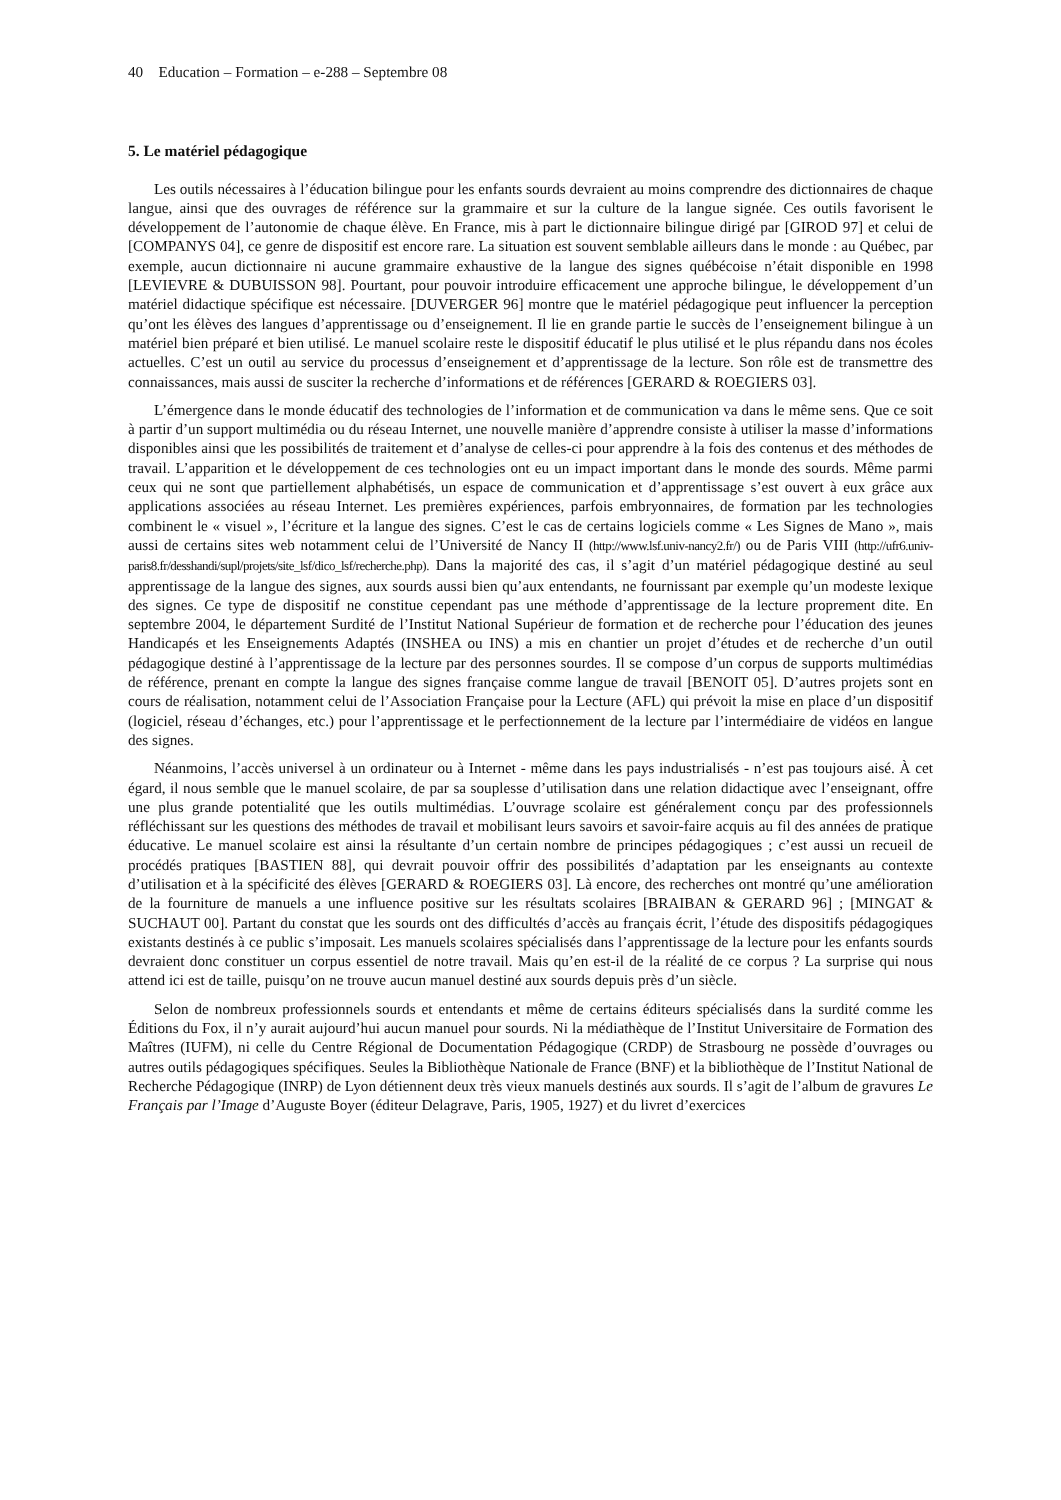40 Education – Formation – e-288 – Septembre 08
5. Le matériel pédagogique
Les outils nécessaires à l’éducation bilingue pour les enfants sourds devraient au moins comprendre des dictionnaires de chaque langue, ainsi que des ouvrages de référence sur la grammaire et sur la culture de la langue signée. Ces outils favorisent le développement de l’autonomie de chaque élève. En France, mis à part le dictionnaire bilingue dirigé par [GIROD 97] et celui de [COMPANYS 04], ce genre de dispositif est encore rare. La situation est souvent semblable ailleurs dans le monde : au Québec, par exemple, aucun dictionnaire ni aucune grammaire exhaustive de la langue des signes québécoise n’était disponible en 1998 [LEVIEVRE & DUBUISSON 98]. Pourtant, pour pouvoir introduire efficacement une approche bilingue, le développement d’un matériel didactique spécifique est nécessaire. [DUVERGER 96] montre que le matériel pédagogique peut influencer la perception qu’ont les élèves des langues d’apprentissage ou d’enseignement. Il lie en grande partie le succès de l’enseignement bilingue à un matériel bien préparé et bien utilisé. Le manuel scolaire reste le dispositif éducatif le plus utilisé et le plus répandu dans nos écoles actuelles. C’est un outil au service du processus d’enseignement et d’apprentissage de la lecture. Son rôle est de transmettre des connaissances, mais aussi de susciter la recherche d’informations et de références [GERARD & ROEGIERS 03].
L’émergence dans le monde éducatif des technologies de l’information et de communication va dans le même sens. Que ce soit à partir d’un support multimédia ou du réseau Internet, une nouvelle manière d’apprendre consiste à utiliser la masse d’informations disponibles ainsi que les possibilités de traitement et d’analyse de celles-ci pour apprendre à la fois des contenus et des méthodes de travail. L’apparition et le développement de ces technologies ont eu un impact important dans le monde des sourds. Même parmi ceux qui ne sont que partiellement alphabétisés, un espace de communication et d’apprentissage s’est ouvert à eux grâce aux applications associées au réseau Internet. Les premières expériences, parfois embryonnaires, de formation par les technologies combinent le « visuel », l’écriture et la langue des signes. C’est le cas de certains logiciels comme « Les Signes de Mano », mais aussi de certains sites web notamment celui de l’Université de Nancy II (http://www.lsf.univ-nancy2.fr/) ou de Paris VIII (http://ufr6.univ-paris8.fr/desshandi/supl/projets/site_lsf/dico_lsf/recherche.php). Dans la majorité des cas, il s’agit d’un matériel pédagogique destiné au seul apprentissage de la langue des signes, aux sourds aussi bien qu’aux entendants, ne fournissant par exemple qu’un modeste lexique des signes. Ce type de dispositif ne constitue cependant pas une méthode d’apprentissage de la lecture proprement dite. En septembre 2004, le département Surdité de l’Institut National Supérieur de formation et de recherche pour l’éducation des jeunes Handicapés et les Enseignements Adaptés (INSHEA ou INS) a mis en chantier un projet d’études et de recherche d’un outil pédagogique destiné à l’apprentissage de la lecture par des personnes sourdes. Il se compose d’un corpus de supports multimédias de référence, prenant en compte la langue des signes française comme langue de travail [BENOIT 05]. D’autres projets sont en cours de réalisation, notamment celui de l’Association Française pour la Lecture (AFL) qui prévoit la mise en place d’un dispositif (logiciel, réseau d’échanges, etc.) pour l’apprentissage et le perfectionnement de la lecture par l’intermédiaire de vidéos en langue des signes.
Néanmoins, l’accès universel à un ordinateur ou à Internet - même dans les pays industrialisés - n’est pas toujours aisé. À cet égard, il nous semble que le manuel scolaire, de par sa souplesse d’utilisation dans une relation didactique avec l’enseignant, offre une plus grande potentialité que les outils multimédias. L’ouvrage scolaire est généralement conçu par des professionnels réfléchissant sur les questions des méthodes de travail et mobilisant leurs savoirs et savoir-faire acquis au fil des années de pratique éducative. Le manuel scolaire est ainsi la résultante d’un certain nombre de principes pédagogiques ; c’est aussi un recueil de procédés pratiques [BASTIEN 88], qui devrait pouvoir offrir des possibilités d’adaptation par les enseignants au contexte d’utilisation et à la spécificité des élèves [GERARD & ROEGIERS 03]. Là encore, des recherches ont montré qu’une amélioration de la fourniture de manuels a une influence positive sur les résultats scolaires [BRAIBAN & GERARD 96] ; [MINGAT & SUCHAUT 00]. Partant du constat que les sourds ont des difficultés d’accès au français écrit, l’étude des dispositifs pédagogiques existants destinés à ce public s’imposait. Les manuels scolaires spécialisés dans l’apprentissage de la lecture pour les enfants sourds devraient donc constituer un corpus essentiel de notre travail. Mais qu’en est-il de la réalité de ce corpus ? La surprise qui nous attend ici est de taille, puisqu’on ne trouve aucun manuel destiné aux sourds depuis près d’un siècle.
Selon de nombreux professionnels sourds et entendants et même de certains éditeurs spécialisés dans la surdité comme les Éditions du Fox, il n’y aurait aujourd’hui aucun manuel pour sourds. Ni la médiathèque de l’Institut Universitaire de Formation des Maîtres (IUFM), ni celle du Centre Régional de Documentation Pédagogique (CRDP) de Strasbourg ne possède d’ouvrages ou autres outils pédagogiques spécifiques. Seules la Bibliothèque Nationale de France (BNF) et la bibliothèque de l’Institut National de Recherche Pédagogique (INRP) de Lyon détiennent deux très vieux manuels destinés aux sourds. Il s’agit de l’album de gravures Le Français par l’Image d’Auguste Boyer (éditeur Delagrave, Paris, 1905, 1927) et du livret d’exercices